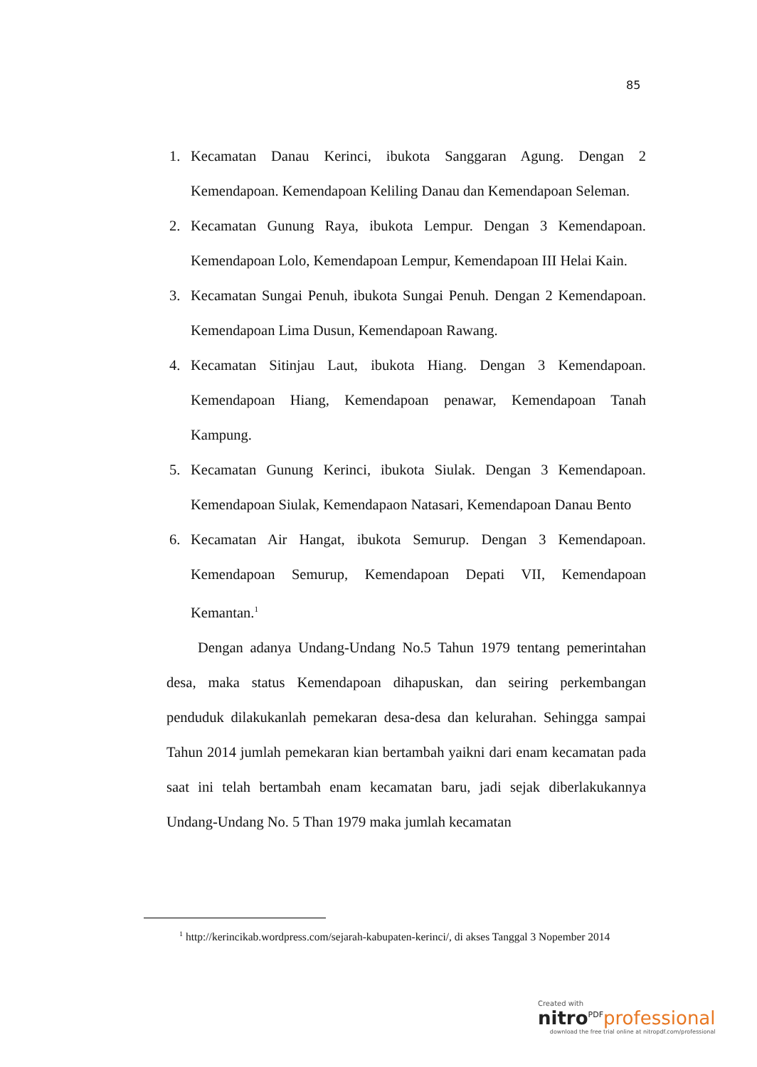85
1. Kecamatan Danau Kerinci, ibukota Sanggaran Agung. Dengan 2 Kemendapoan. Kemendapoan Keliling Danau dan Kemendapoan Seleman.
2. Kecamatan Gunung Raya, ibukota Lempur. Dengan 3 Kemendapoan. Kemendapoan Lolo, Kemendapoan Lempur, Kemendapoan III Helai Kain.
3. Kecamatan Sungai Penuh, ibukota Sungai Penuh. Dengan 2 Kemendapoan. Kemendapoan Lima Dusun, Kemendapoan Rawang.
4. Kecamatan Sitinjau Laut, ibukota Hiang. Dengan 3 Kemendapoan. Kemendapoan Hiang, Kemendapoan penawar, Kemendapoan Tanah Kampung.
5. Kecamatan Gunung Kerinci, ibukota Siulak. Dengan 3 Kemendapoan. Kemendapoan Siulak, Kemendapaon Natasari, Kemendapoan Danau Bento
6. Kecamatan Air Hangat, ibukota Semurup. Dengan 3 Kemendapoan. Kemendapoan Semurup, Kemendapoan Depati VII, Kemendapoan Kemantan.<sup>1</sup>
Dengan adanya Undang-Undang No.5 Tahun 1979 tentang pemerintahan desa, maka status Kemendapoan dihapuskan, dan seiring perkembangan penduduk dilakukanlah pemekaran desa-desa dan kelurahan. Sehingga sampai Tahun 2014 jumlah pemekaran kian bertambah yaikni dari enam kecamatan pada saat ini telah bertambah enam kecamatan baru, jadi sejak diberlakukannya Undang-Undang No. 5 Than 1979 maka jumlah kecamatan
<sup>1</sup> http://kerincikab.wordpress.com/sejarah-kabupaten-kerinci/, di akses Tanggal 3 Nopember 2014
Created with
nitro<sup>PDF</sup>professional
download the free trial online at nitropdf.com/professional